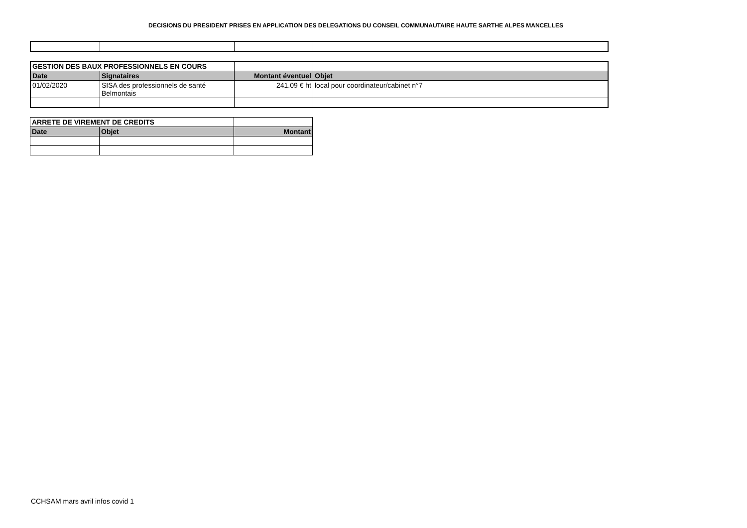DECISIONS DU PRESIDENT PRISES EN APPLICATION DES DELEGATIONS DU CONSEIL COMMUNAUTAIRE HAUTE SARTHE ALPES MANCELLES
| GESTION DES BAUX PROFESSIONNELS EN COURS | | | |
| Date | Signataires | Montant éventuel | Objet |
| 01/02/2020 | SISA des professionnels de santé Belmontais | 241.09 € ht | local pour coordinateur/cabinet n°7 |
| ARRETE DE VIREMENT DE CREDITS | | |
| Date | Objet | Montant |
CCHSAM mars avril infos covid 1